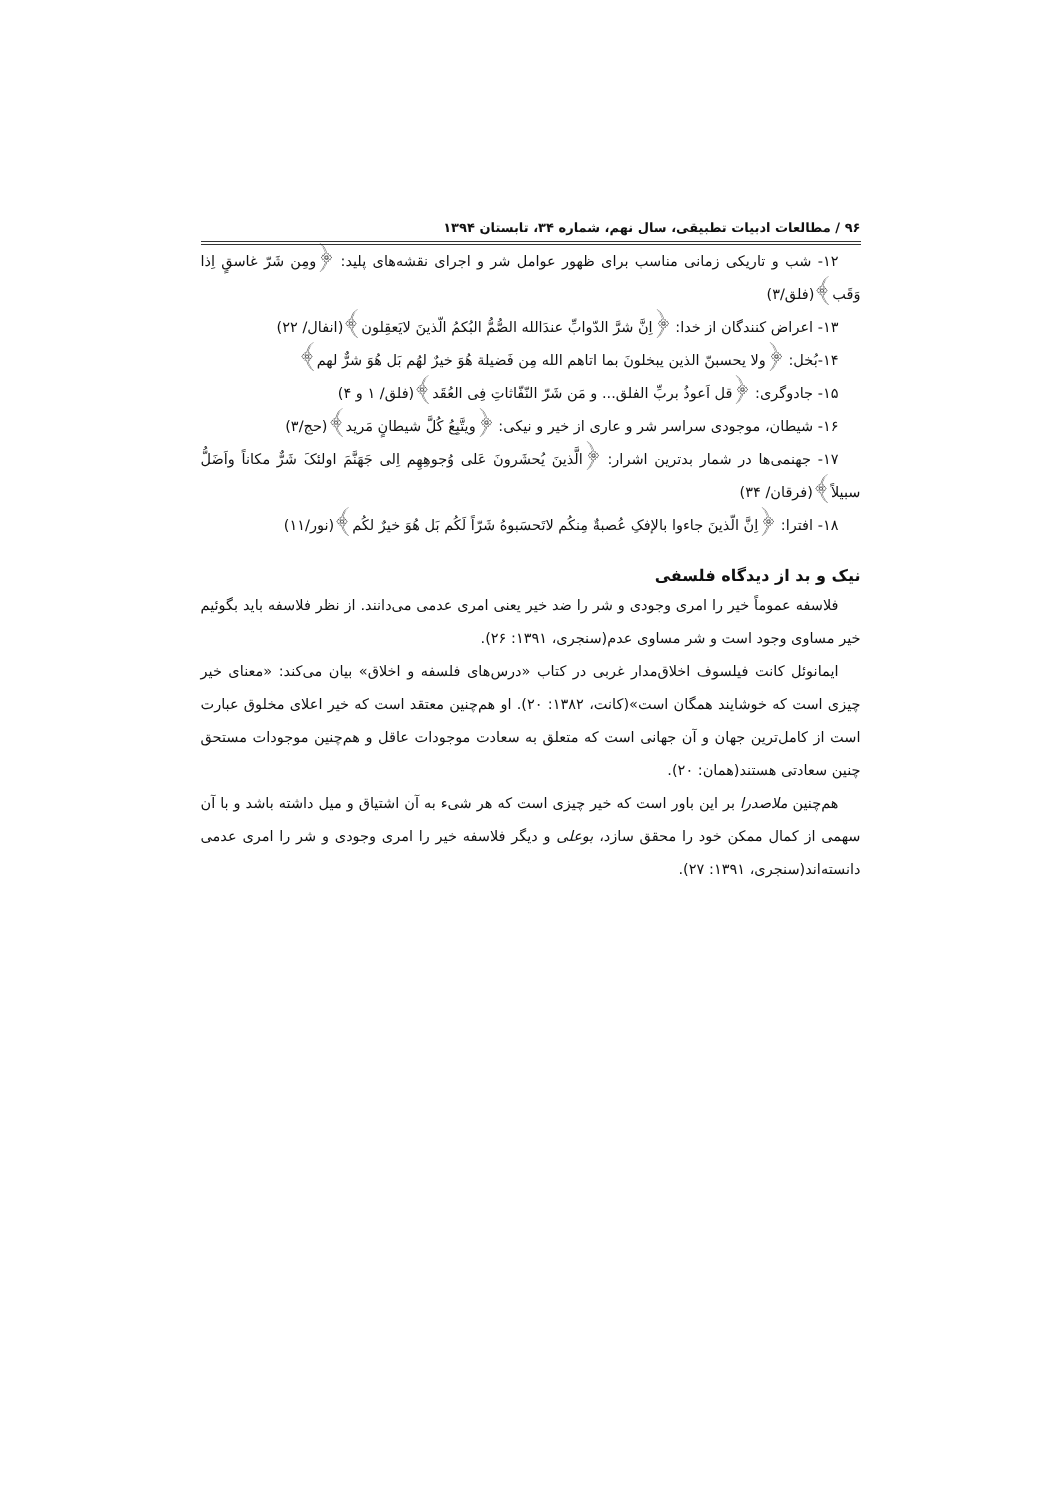۹۶ / مطالعات ادبیات تطبیقی، سال نهم، شماره ۳۴، تابستان ۱۳۹۴
۱۲- شب و تاریکی زمانی مناسب برای ظهور عوامل شر و اجرای نقشه‌های پلید: ﴿ومِن شَرّ غاسقٍ اِذا وَقَب﴾(فلق/۳)
۱۳- اعراض کنندگان از خدا: ﴿اِنَّ شرَّ الدّوابِّ عندَالله الصُّمُّ البُکمُ الّذینَ لایَعقِلون﴾(انفال/ ۲۲)
۱۴-بُخل: ﴿ولا یحسبنّ الذین یبخلونَ بما اتاهم الله مِن فَضیلة هُوَ خیرٌ لهُم بَل هُوَ شرٌّ لهم﴾
۱۵- جادوگری: ﴿قل اَعوذُ بربِّ الفلق... و مَن شَرّ النّفّاثاتِ فِی العُقَد﴾(فلق/ ۱ و ۴)
۱۶- شیطان، موجودی سراسر شر و عاری از خیر و نیکی: ﴿ویتَّبِعُ کُلَّ شیطانٍ مَرید﴾(حج/۳)
۱۷- جهنمی‌ها در شمار بدترین اشرار: ﴿الَّذینَ یُحشَرونَ عَلی وُجوهِهِم اِلی جَهَنَّمَ اولئکَ شَرٌّ مکاناً واَضَلُّ سبیلاً﴾(فرقان/ ۳۴)
۱۸- افترا: ﴿اِنَّ الّذینَ جاءوا بالإفکِ عُصبةٌ مِنکُم لاتَحسَبوهُ شَرّاً لَکُم بَل هُوَ خیرٌ لکُم﴾(نور/۱۱)
نیک و بد از دیدگاه فلسفی
فلاسفه عموماً خیر را امری وجودی و شر را ضد خیر یعنی امری عدمی می‌دانند. از نظر فلاسفه باید بگوئیم خیر مساوی وجود است و شر مساوی عدم(سنجری، ۱۳۹۱: ۲۶).
ایمانوئل کانت فیلسوف اخلاق‌مدار غربی در کتاب «درس‌های فلسفه و اخلاق» بیان می‌کند: «معنای خیر چیزی است که خوشایند همگان است»(کانت، ۱۳۸۲: ۲۰). او هم‌چنین معتقد است که خیر اعلای مخلوق عبارت است از کامل‌ترین جهان و آن جهانی است که متعلق به سعادت موجودات عاقل و هم‌چنین موجودات مستحق چنین سعادتی هستند(همان: ۲۰).
هم‌چنین ملاصدرا بر این باور است که خیر چیزی است که هر شیء به آن اشتیاق و میل داشته باشد و با آن سهمی از کمال ممکن خود را محقق سازد، بوعلی و دیگر فلاسفه خیر را امری وجودی و شر را امری عدمی دانسته‌اند(سنجری، ۱۳۹۱: ۲۷).